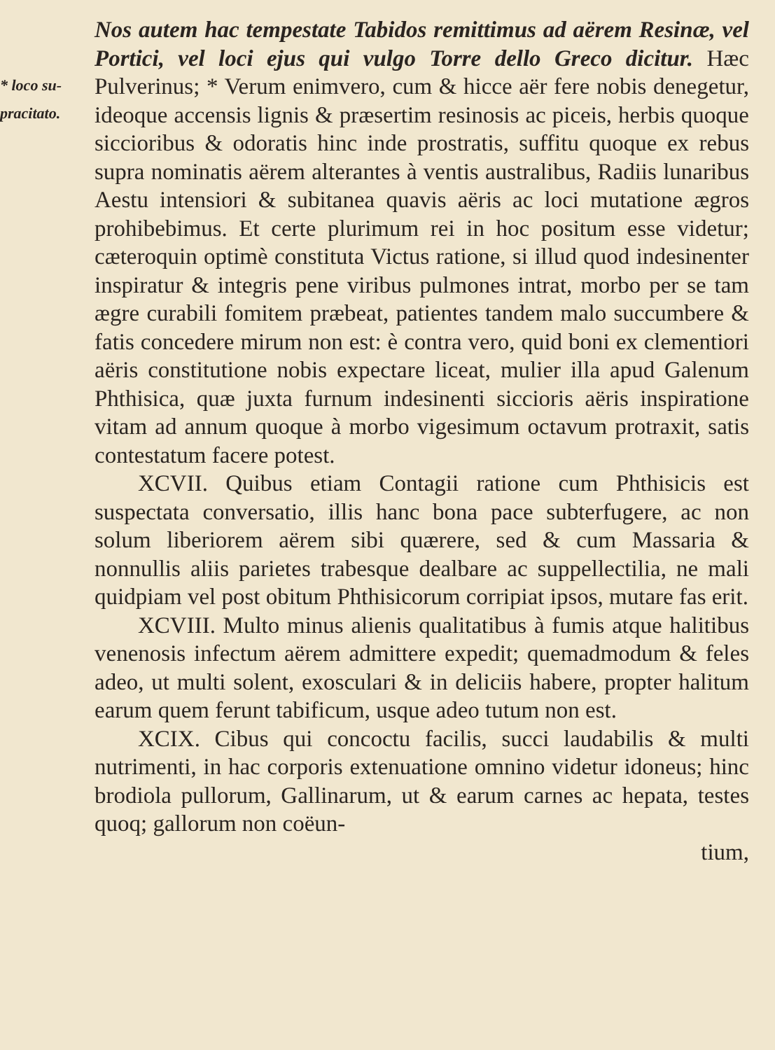* loco su-
pracitato.
Nos autem hac tempestate Tabidos remittimus ad aërem Resinæ, vel Portici, vel loci ejus qui vulgo Torre dello Greco dicitur. Hæc Pulverinus; * Verum enimvero, cum & hicce aër fere nobis denegetur, ideoque accensis lignis & præsertim resinosis ac piceis, herbis quoque siccioribus & odoratis hinc inde prostratis, suffitu quoque ex rebus supra nominatis aërem alterantes à ventis australibus, Radiis lunaribus Aestu intensiori & subitanea quavis aëris ac loci mutatione ægros prohibebimus. Et certe plurimum rei in hoc positum esse videtur; cæteroquin optimè constituta Victus ratione, si illud quod indesinenter inspiratur & integris pene viribus pulmones intrat, morbo per se tam ægre curabili fomitem præbeat, patientes tandem malo succumbere & fatis concedere mirum non est: è contra vero, quid boni ex clementiori aëris constitutione nobis expectare liceat, mulier illa apud Galenum Phthisica, quæ juxta furnum indesinenti siccioris aëris inspiratione vitam ad annum quoque à morbo vigesimum octavum protraxit, satis contestatum facere potest.
XCVII. Quibus etiam Contagii ratione cum Phthisicis est suspectata conversatio, illis hanc bona pace subterfugere, ac non solum liberiorem aërem sibi quærere, sed & cum Massaria & nonnullis aliis parietes trabesque dealbare ac suppellectilia, ne mali quidpiam vel post obitum Phthisicorum corripiat ipsos, mutare fas erit.
XCVIII. Multo minus alienis qualitatibus à fumis atque halitibus venenosis infectum aërem admittere expedit; quemadmodum & feles adeo, ut multi solent, exosculari & in deliciis habere, propter halitum earum quem ferunt tabificum, usque adeo tutum non est.
XCIX. Cibus qui concoctu facilis, succi laudabilis & multi nutrimenti, in hac corporis extenuatione omnino videtur idoneus; hinc brodiola pullorum, Gallinarum, ut & earum carnes ac hepata, testes quoq; gallorum non coëun-
tium,